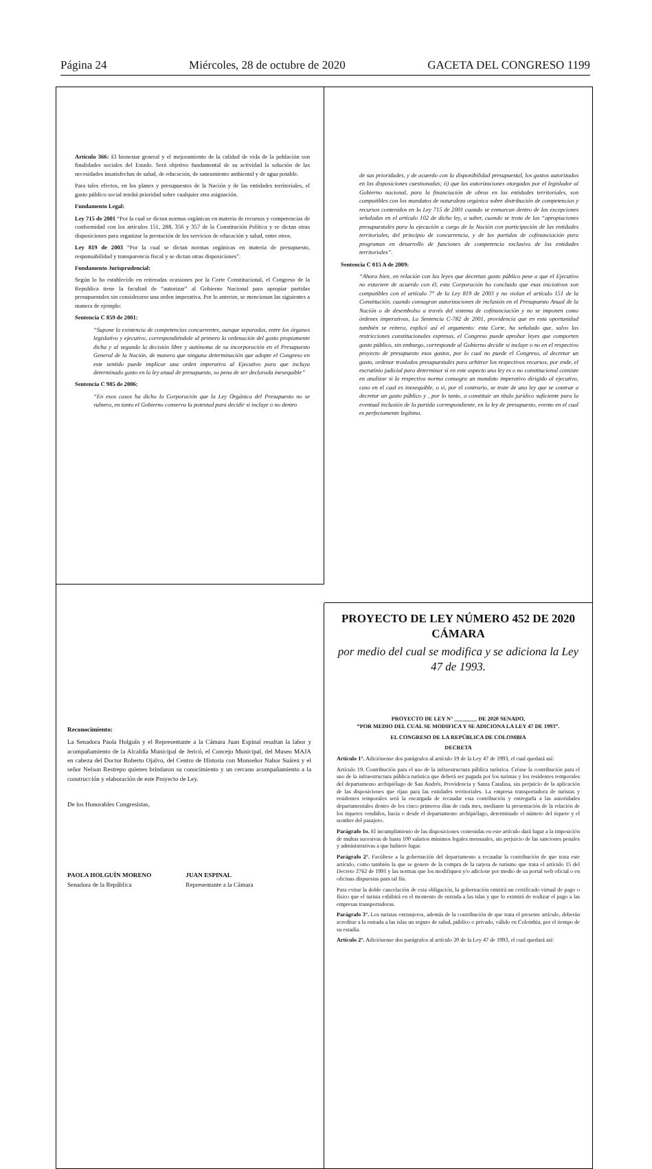Página 24 Miércoles, 28 de octubre de 2020 GACETA DEL CONGRESO 1199
Artículo 366: El bienestar general y el mejoramiento de la calidad de vida de la población son finalidades sociales del Estado. Será objetivo fundamental de su actividad la solución de las necesidades insatisfechas de salud, de educación, de saneamiento ambiental y de agua potable.
Para tales efectos, en los planes y presupuestos de la Nación y de las entidades territoriales, el gasto público social tendrá prioridad sobre cualquier otra asignación.
Fundamento Legal:
Ley 715 de 2001 “Por la cual se dictan normas orgánicas en materia de recursos y competencias de conformidad con los artículos 151, 288, 356 y 357 de la Constitución Política y se dictan otras disposiciones para organizar la prestación de los servicios de educación y salud, entre otros.
Ley 819 de 2003 “Por la cual se dictan normas orgánicas en materia de presupuesto, responsabilidad y transparencia fiscal y se dictan otras disposiciones”.
Fundamento Jurisprudencial:
Según lo ha establecido en reiteradas ocasiones por la Corte Constitucional, el Congreso de la Republica tiene la facultad de “autorizar” al Gobierno Nacional para apropiar partidas presupuestales sin considerarse una orden imperativa. Por lo anterior, se mencionan las siguientes a manera de ejemplo:
Sentencia C 859 de 2001:
“Supone la existencia de competencias concurrentes, aunque separadas, entre los órganos legislativo y ejecutivo, correspondiéndole al primero la ordenación del gasto propiamente dicha y al segundo la decisión libre y autónoma de su incorporación en el Presupuesto General de la Nación, de manera que ninguna determinación que adopte el Congreso en este sentido puede implicar una orden imperativa al Ejecutivo para que incluya determinado gasto en la ley anual de presupuesto, so pena de ser declarada inexequible”
Sentencia C 985 de 2006:
“En esos casos ha dicho la Corporación que la Ley Orgánica del Presupuesto no se vulnera, en tanto el Gobierno conserva la potestad para decidir si incluye o no dentro
de sus prioridades, y de acuerdo con la disponibilidad presupuestal, los gastos autorizados en las disposiciones cuestionadas; ii) que las autorizaciones otorgadas por el legislador al Gobierno nacional, para la financiación de obras en las entidades territoriales, son compatibles con los mandatos de naturaleza orgánica sobre distribución de competencias y recursos contenidos en la Ley 715 de 2001 cuando se enmarcan dentro de las excepciones señaladas en el artículo 102 de dicha ley, a saber, cuando se trata de las “apropiaciones presupuestales para la ejecución a cargo de la Nación con participación de las entidades territoriales, del principio de concurrencia, y de las partidas de cofinanciación para programas en desarrollo de funciones de competencia exclusiva de las entidades territoriales”.
Sentencia C 015 A de 2009:
“Ahora bien, en relación con las leyes que decretan gasto público pese a que el Ejecutivo no estuviere de acuerdo con él, esta Corporación ha concluido que esas iniciativas son compatibles con el artículo 7° de la Ley 819 de 2003 y no violan el artículo 151 de la Constitución, cuando consagran autorizaciones de inclusión en el Presupuesto Anual de la Nación o de desembolso a través del sistema de cofinanciación y no se imponen como órdenes imperativas, La Sentencia C-782 de 2001, providencia que en esta oportunidad también se reitera, explicó así el argumento: esta Corte, ha señalado que, salvo las restricciones constitucionales expresas, el Congreso puede aprobar leyes que comporten gasto público, sin embargo, corresponde al Gobierno decidir si incluye o no en el respectivo proyecto de presupuesto esos gastos, por lo cual no puede el Congreso, al decretar un gasto, ordenar traslados presupuestales para arbitrar los respectivos recursos, por ende, el escrutinio judicial para determinar si en este aspecto una ley es o no constitucional consiste en analizar si la respectiva norma consagra un mandato imperativo dirigido al ejecutivo, caso en el cual es inexequible, o si, por el contrario, se trate de una ley que se contrae a decretar un gasto público y , por lo tanto, a constituir un título jurídico suficiente para la eventual inclusión de la partida correspondiente, en la ley de presupuesto, evento en el cual es perfectamente legítima.
Reconocimiento:
La Senadora Paola Holguín y el Representante a la Cámara Juan Espinal resaltan la labor y acompañamiento de la Alcaldía Municipal de Jericó, el Concejo Municipal, del Museo MAJA en cabeza del Doctor Roberto Ojalvo, del Centro de Historia con Monseñor Nabor Suárez y el señor Nelson Restrepo quienes brindaron su conocimiento y un cercano acompañamiento a la construcción y elaboración de este Proyecto de Ley.
De los Honorables Congresistas,
PAOLA HOLGUÍN MORENO
Senadora de la República
JUAN ESPINAL
Representante a la Cámara
PROYECTO DE LEY NÚMERO 452 DE 2020 CÁMARA
por medio del cual se modifica y se adiciona la Ley 47 de 1993.
PROYECTO DE LEY N° ________ DE 2020 SENADO,
“POR MEDIO DEL CUAL SE MODIFICA Y SE ADICIONA LA LEY 47 DE 1993”.
EL CONGRESO DE LA REPÚBLICA DE COLOMBIA
DECRETA
Artículo 1°. Adiciónense dos parágrafos al artículo 19 de la Ley 47 de 1993, el cual quedará así:
Artículo 19. Contribución para el uso de la infraestructura pública turística. Créase la contribución para el uso de la infraestructura pública turística que deberá ser pagada por los turistas y los residentes temporales del departamento archipiélago de San Andrés, Providencia y Santa Catalina, sin perjuicio de la aplicación de las disposiciones que rijan para las entidades territoriales. La empresa transportadora de turistas y residentes temporales será la encargada de recaudar esta contribución y entregarla a las autoridades departamentales dentro de los cinco primeros días de cada mes, mediante la presentación de la relación de los tiquetes vendidos, hacia o desde el departamento archipiélago, determinado el número del tiquete y el nombre del pasajero.
Parágrafo 1o. El incumplimiento de las disposiciones contenidas en este artículo dará lugar a la imposición de multas sucesivas de hasta 100 salarios mínimos legales mensuales, sin perjuicio de las sanciones penales y administrativas a que hubiere lugar.
Parágrafo 2°. Facúltese a la gobernación del departamento a recaudar la contribución de que trata este artículo, como también la que se genere de la compra de la tarjeta de turismo que trata el artículo 15 del Decreto 2762 de 1991 y las normas que los modifiquen y/o adicione por medio de su portal web oficial o en oficinas dispuestas para tal fin.
Para evitar la doble cancelación de esta obligación, la gobernación emitirá un certificado virtual de pago o físico que el turista exhibirá en el momento de entrada a las islas y que lo eximirá de realizar el pago a las empresas transportadoras.
Parágrafo 3°. Los turistas extranjeros, además de la contribución de que trata el presente artículo, deberán acreditar a la entrada a las islas un seguro de salud, público o privado, válido en Colombia, por el tiempo de su estadía.
Artículo 2°. Adiciónense dos parágrafos al artículo 20 de la Ley 47 de 1993, el cual quedará así: